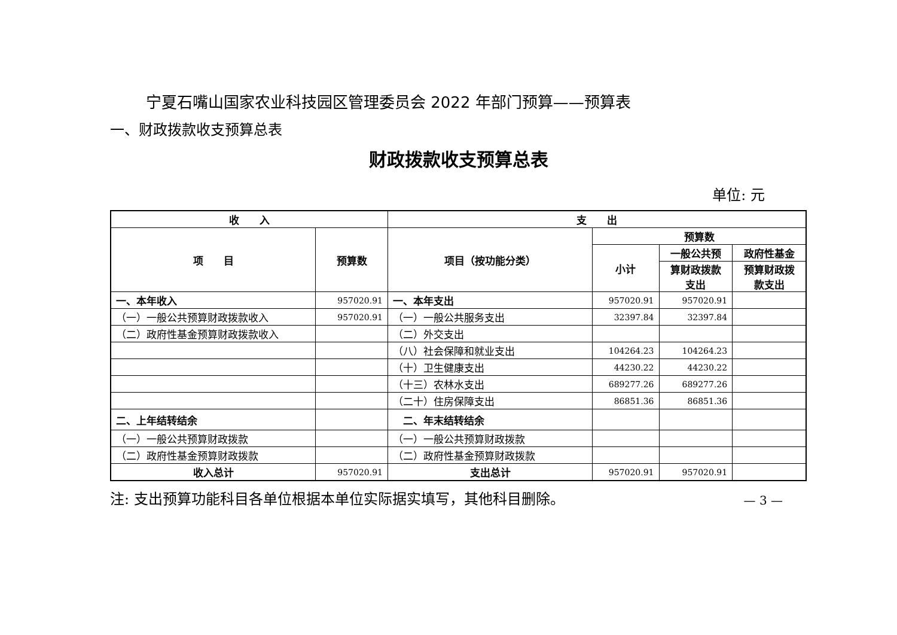宁夏石嘴山国家农业科技园区管理委员会 2022 年部门预算——预算表
一、财政拨款收支预算总表
财政拨款收支预算总表
单位: 元
| 收 入 | | 支 出 | | | |
| --- | --- | --- | --- | --- | --- |
| 项 目 | 预算数 | 项目（按功能分类） | 预算数 | | |
| | | | 小计 | 一般公共预 | 政府性基金 |
| | | | | 算财政拨款 支出 | 预算财政拨 款支出 |
| 一、本年收入 | 957020.91 | 一、本年支出 | 957020.91 | 957020.91 | |
| （一）一般公共预算财政拨款收入 | 957020.91 | （一）一般公共服务支出 | 32397.84 | 32397.84 | |
| （二）政府性基金预算财政拨款收入 | | （二）外交支出 | | | |
| | | （八）社会保障和就业支出 | 104264.23 | 104264.23 | |
| | | （十）卫生健康支出 | 44230.22 | 44230.22 | |
| | | （十三）农林水支出 | 689277.26 | 689277.26 | |
| | | （二十）住房保障支出 | 86851.36 | 86851.36 | |
| 二、上年结转结余 | | 二、年末结转结余 | | | |
| （一）一般公共预算财政拨款 | | （一）一般公共预算财政拨款 | | | |
| （二）政府性基金预算财政拨款 | | （二）政府性基金预算财政拨款 | | | |
| 收入总计 | 957020.91 | 支出总计 | 957020.91 | 957020.91 | |
注: 支出预算功能科目各单位根据本单位实际据实填写，其他科目删除。 — 3 —